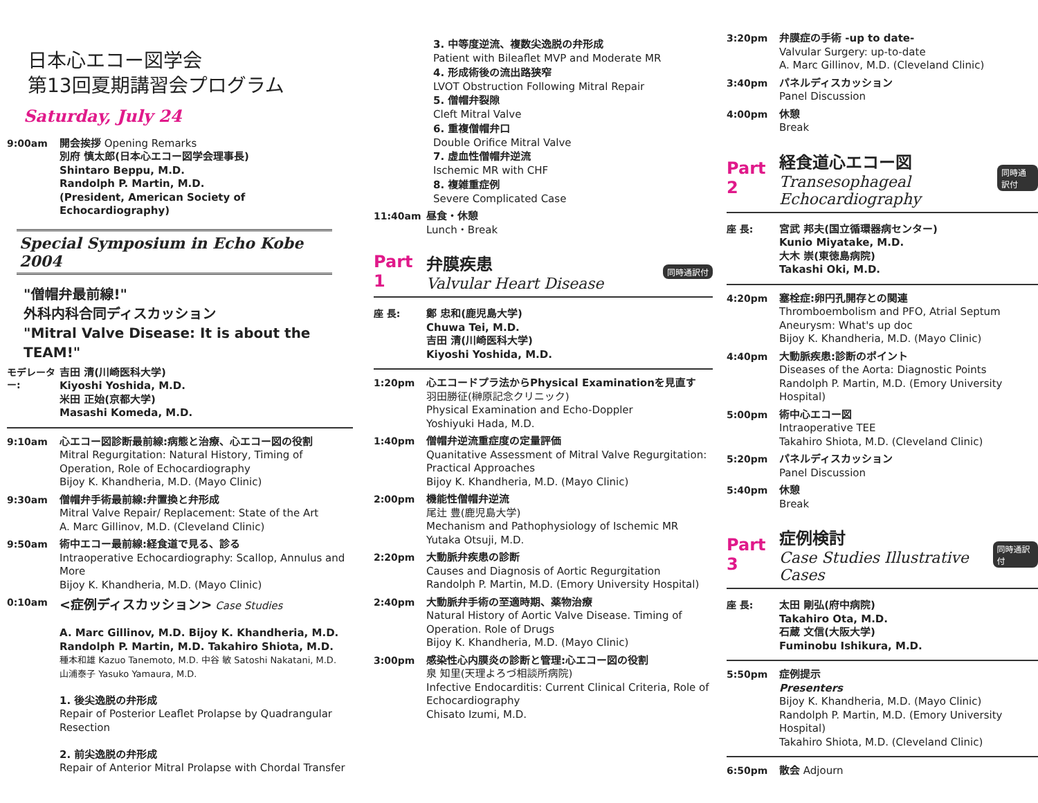日本心エコー図学会
第13回夏期講習会プログラム
Saturday, July 24
9:00am 開会挨拶 Opening Remarks
別府 慎太郎(日本心エコー図学会理事長)
Shintaro Beppu, M.D.
Randolph P. Martin, M.D.
(President, American Society of Echocardiography)
Special Symposium in Echo Kobe 2004
"僧帽弁最前線!"
外科内科合同ディスカッション
"Mitral Valve Disease: It is about the TEAM!"
モデレーター:
吉田 清(川崎医科大学)
Kiyoshi Yoshida, M.D.
米田 正始(京都大学)
Masashi Komeda, M.D.
9:10am 心エコー図診断最前線:病態と治療、心エコー図の役割
Mitral Regurgitation: Natural History, Timing of Operation, Role of Echocardiography
Bijoy K. Khandheria, M.D. (Mayo Clinic)
9:30am 僧帽弁手術最前線:弁置換と弁形成
Mitral Valve Repair/ Replacement: State of the Art
A. Marc Gillinov, M.D. (Cleveland Clinic)
9:50am 術中エコー最前線:経食道で見る、診る
Intraoperative Echocardiography: Scallop, Annulus and More
Bijoy K. Khandheria, M.D. (Mayo Clinic)
0:10am
<症例ディスカッション> Case Studies
A. Marc Gillinov, M.D. Bijoy K. Khandheria, M.D.
Randolph P. Martin, M.D. Takahiro Shiota, M.D.
種本和雄 Kazuo Tanemoto, M.D. 中谷 敏 Satoshi Nakatani, M.D.
山浦泰子 Yasuko Yamaura, M.D.
1. 後尖逸脱の弁形成
Repair of Posterior Leaflet Prolapse by Quadrangular Resection
2. 前尖逸脱の弁形成
Repair of Anterior Mitral Prolapse with Chordal Transfer
3. 中等度逆流、複数尖逸脱の弁形成
Patient with Bileaflet MVP and Moderate MR
4. 形成術後の流出路狭窄
LVOT Obstruction Following Mitral Repair
5. 僧帽弁裂隙
Cleft Mitral Valve
6. 重複僧帽弁口
Double Orifice Mitral Valve
7. 虚血性僧帽弁逆流
Ischemic MR with CHF
8. 複雑重症例
Severe Complicated Case
11:40am 昼食・休憩
Lunch・Break
Part 1
弁膜疾患
Valvular Heart Disease
同時通訳付
座 長: 鄭 忠和(鹿児島大学)
Chuwa Tei, M.D.
吉田 清(川崎医科大学)
Kiyoshi Yoshida, M.D.
1:20pm 心エコードプラ法からPhysical Examinationを見直す
羽田勝征(榊原記念クリニック)
Physical Examination and Echo-Doppler
Yoshiyuki Hada, M.D.
1:40pm 僧帽弁逆流重症度の定量評価
Quanitative Assessment of Mitral Valve Regurgitation: Practical Approaches
Bijoy K. Khandheria, M.D. (Mayo Clinic)
2:00pm 機能性僧帽弁逆流
尾辻 豊(鹿児島大学)
Mechanism and Pathophysiology of Ischemic MR
Yutaka Otsuji, M.D.
2:20pm 大動脈弁疾患の診断
Causes and Diagnosis of Aortic Regurgitation
Randolph P. Martin, M.D. (Emory University Hospital)
2:40pm 大動脈弁手術の至適時期、薬物治療
Natural History of Aortic Valve Disease. Timing of Operation. Role of Drugs
Bijoy K. Khandheria, M.D. (Mayo Clinic)
3:00pm 感染性心内膜炎の診断と管理:心エコー図の役割
泉 知里(天理よろづ相談所病院)
Infective Endocarditis: Current Clinical Criteria, Role of Echocardiography
Chisato Izumi, M.D.
3:20pm 弁膜症の手術 -up to date-
Valvular Surgery: up-to-date
A. Marc Gillinov, M.D. (Cleveland Clinic)
3:40pm パネルディスカッション
Panel Discussion
4:00pm 休憩
Break
Part 2
経食道心エコー図
Transesophageal Echocardiography
同時通訳付
座 長: 宮武 邦夫(国立循環器病センター)
Kunio Miyatake, M.D.
大木 崇(東徳島病院)
Takashi Oki, M.D.
4:20pm 塞栓症:卵円孔開存との関連
Thromboembolism and PFO, Atrial Septum Aneurysm: What's up doc
Bijoy K. Khandheria, M.D. (Mayo Clinic)
4:40pm 大動脈疾患:診断のポイント
Diseases of the Aorta: Diagnostic Points
Randolph P. Martin, M.D. (Emory University Hospital)
5:00pm 術中心エコー図
Intraoperative TEE
Takahiro Shiota, M.D. (Cleveland Clinic)
5:20pm パネルディスカッション
Panel Discussion
5:40pm 休憩
Break
Part 3
症例検討
Case Studies Illustrative Cases
同時通訳付
座 長: 太田 剛弘(府中病院)
Takahiro Ota, M.D.
石蔵 文信(大阪大学)
Fuminobu Ishikura, M.D.
5:50pm 症例提示
Presenters
Bijoy K. Khandheria, M.D. (Mayo Clinic)
Randolph P. Martin, M.D. (Emory University Hospital)
Takahiro Shiota, M.D. (Cleveland Clinic)
6:50pm 散会 Adjourn